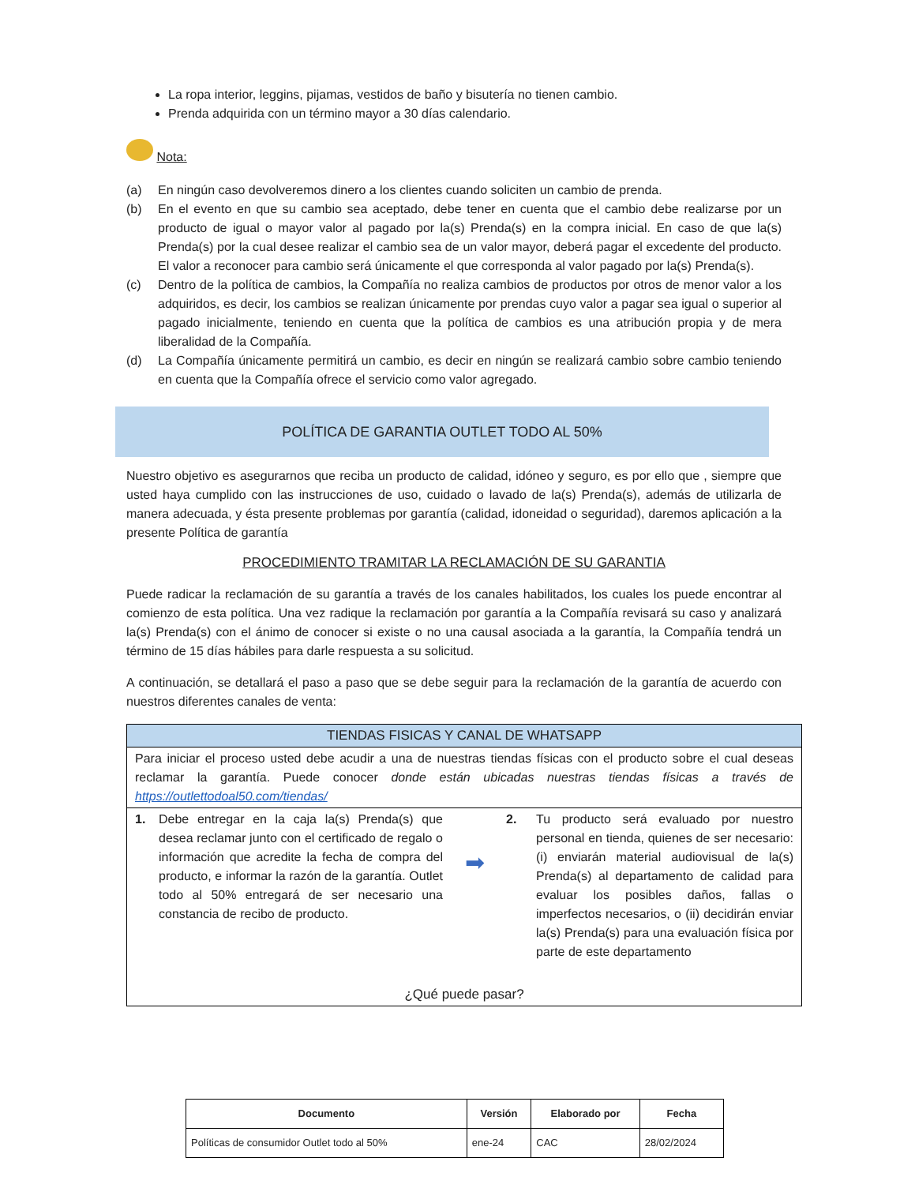La ropa interior, leggins, pijamas, vestidos de baño y bisutería no tienen cambio.
Prenda adquirida con un término mayor a 30 días calendario.
Nota:
(a) En ningún caso devolveremos dinero a los clientes cuando soliciten un cambio de prenda.
(b) En el evento en que su cambio sea aceptado, debe tener en cuenta que el cambio debe realizarse por un producto de igual o mayor valor al pagado por la(s) Prenda(s) en la compra inicial. En caso de que la(s) Prenda(s) por la cual desee realizar el cambio sea de un valor mayor, deberá pagar el excedente del producto. El valor a reconocer para cambio será únicamente el que corresponda al valor pagado por la(s) Prenda(s).
(c) Dentro de la política de cambios, la Compañía no realiza cambios de productos por otros de menor valor a los adquiridos, es decir, los cambios se realizan únicamente por prendas cuyo valor a pagar sea igual o superior al pagado inicialmente, teniendo en cuenta que la política de cambios es una atribución propia y de mera liberalidad de la Compañía.
(d) La Compañía únicamente permitirá un cambio, es decir en ningún se realizará cambio sobre cambio teniendo en cuenta que la Compañía ofrece el servicio como valor agregado.
POLÍTICA DE GARANTIA OUTLET TODO AL 50%
Nuestro objetivo es asegurarnos que reciba un producto de calidad, idóneo y seguro, es por ello que , siempre que usted haya cumplido con las instrucciones de uso, cuidado o lavado de la(s) Prenda(s), además de utilizarla de manera adecuada, y ésta presente problemas por garantía (calidad, idoneidad o seguridad), daremos aplicación a la presente Política de garantía
PROCEDIMIENTO TRAMITAR LA RECLAMACIÓN DE SU GARANTIA
Puede radicar la reclamación de su garantía a través de los canales habilitados, los cuales los puede encontrar al comienzo de esta política. Una vez radique la reclamación por garantía a la Compañía revisará su caso y analizará la(s) Prenda(s) con el ánimo de conocer si existe o no una causal asociada a la garantía, la Compañía tendrá un término de 15 días hábiles para darle respuesta a su solicitud.
A continuación, se detallará el paso a paso que se debe seguir para la reclamación de la garantía de acuerdo con nuestros diferentes canales de venta:
| TIENDAS FISICAS Y CANAL DE WHATSAPP |
| Para iniciar el proceso usted debe acudir a una de nuestras tiendas físicas con el producto sobre el cual deseas reclamar la garantía. Puede conocer donde están ubicadas nuestras tiendas físicas a través de https://outlettodoal50.com/tiendas/ |
| 1. Debe entregar en la caja la(s) Prenda(s) que desea reclamar junto con el certificado de regalo o información que acredite la fecha de compra del producto, e informar la razón de la garantía. Outlet todo al 50% entregará de ser necesario una constancia de recibo de producto. ➡ 2. Tu producto será evaluado por nuestro personal en tienda, quienes de ser necesario: (i) enviarán material audiovisual de la(s) Prenda(s) al departamento de calidad para evaluar los posibles daños, fallas o imperfectos necesarios, o (ii) decidirán enviar la(s) Prenda(s) para una evaluación física por parte de este departamento ¿Qué puede pasar? |
| Documento | Versión | Elaborado por | Fecha |
| --- | --- | --- | --- |
| Políticas de consumidor Outlet todo al 50% | ene-24 | CAC | 28/02/2024 |